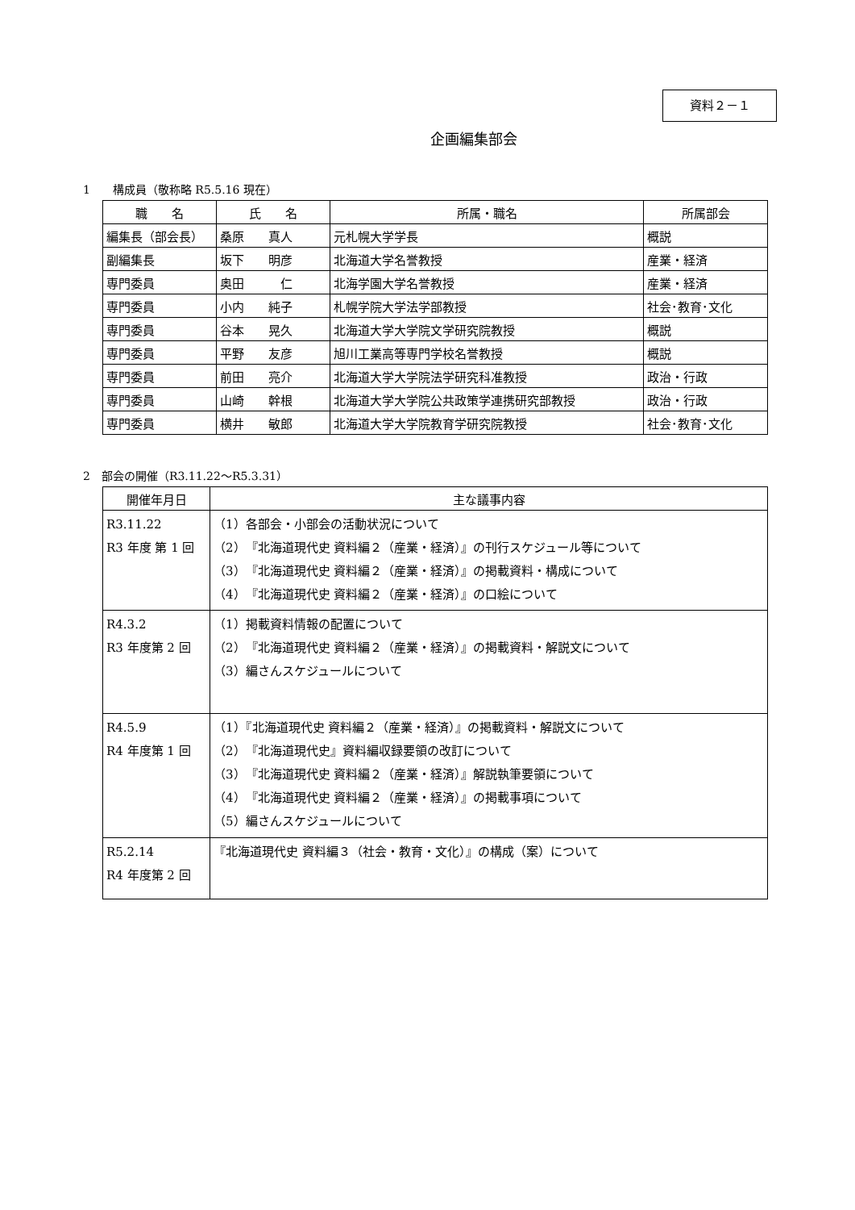資料２－１
企画編集部会
1　　構成員（敬称略 R5.5.16 現在）
| 職 名 | 氏 名 | 所属・職名 | 所属部会 |
| --- | --- | --- | --- |
| 編集長（部会長） | 桑原 真人 | 元札幌大学学長 | 概説 |
| 副編集長 | 坂下 明彦 | 北海道大学名誉教授 | 産業・経済 |
| 専門委員 | 奥田 仁 | 北海学園大学名誉教授 | 産業・経済 |
| 専門委員 | 小内 純子 | 札幌学院大学法学部教授 | 社会･教育･文化 |
| 専門委員 | 谷本 晃久 | 北海道大学大学院文学研究院教授 | 概説 |
| 専門委員 | 平野 友彦 | 旭川工業高等専門学校名誉教授 | 概説 |
| 専門委員 | 前田 亮介 | 北海道大学大学院法学研究科准教授 | 政治・行政 |
| 専門委員 | 山崎 幹根 | 北海道大学大学院公共政策学連携研究部教授 | 政治・行政 |
| 専門委員 | 横井 敏郎 | 北海道大学大学院教育学研究院教授 | 社会･教育･文化 |
2　部会の開催（R3.11.22～R5.3.31）
| 開催年月日 | 主な議事内容 |
| --- | --- |
| R3.11.22 R3 年度 第 1 回 | （1）各部会・小部会の活動状況について （2）『北海道現代史 資料編２（産業・経済）』の刊行スケジュール等について （3）『北海道現代史 資料編２（産業・経済）』の掲載資料・構成について （4）『北海道現代史 資料編２（産業・経済）』の口絵について |
| R4.3.2 R3 年度第 2 回 | （1）掲載資料情報の配置について （2）『北海道現代史 資料編２（産業・経済）』の掲載資料・解説文について （3）編さんスケジュールについて |
| R4.5.9 R4 年度第 1 回 | （1）『北海道現代史 資料編２（産業・経済）』の掲載資料・解説文について （2）『北海道現代史』資料編収録要領の改訂について （3）『北海道現代史 資料編２（産業・経済）』解説執筆要領について （4）『北海道現代史 資料編２（産業・経済）』の掲載事項について （5）編さんスケジュールについて |
| R5.2.14 R4 年度第 2 回 | 『北海道現代史 資料編３（社会・教育・文化）』の構成（案）について |